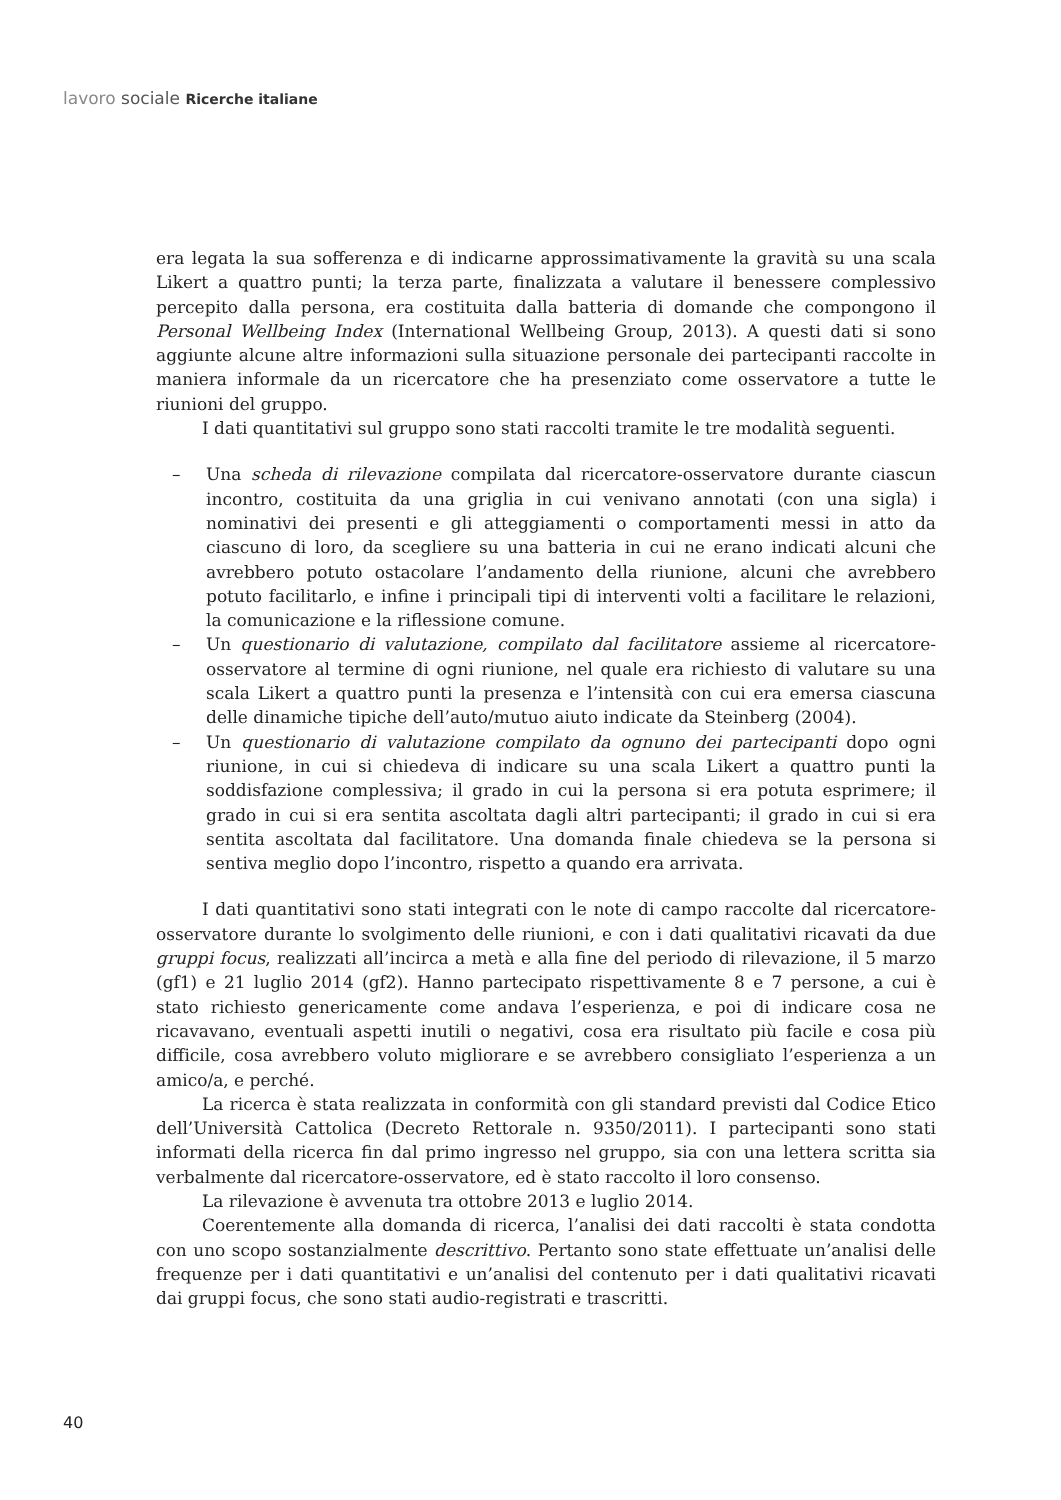lavoro sociale Ricerche italiane
era legata la sua sofferenza e di indicarne approssimativamente la gravità su una scala Likert a quattro punti; la terza parte, finalizzata a valutare il benessere complessivo percepito dalla persona, era costituita dalla batteria di domande che compongono il Personal Wellbeing Index (International Wellbeing Group, 2013). A questi dati si sono aggiunte alcune altre informazioni sulla situazione personale dei partecipanti raccolte in maniera informale da un ricercatore che ha presenziato come osservatore a tutte le riunioni del gruppo.
I dati quantitativi sul gruppo sono stati raccolti tramite le tre modalità seguenti.
– Una scheda di rilevazione compilata dal ricercatore-osservatore durante ciascun incontro, costituita da una griglia in cui venivano annotati (con una sigla) i nominativi dei presenti e gli atteggiamenti o comportamenti messi in atto da ciascuno di loro, da scegliere su una batteria in cui ne erano indicati alcuni che avrebbero potuto ostacolare l’andamento della riunione, alcuni che avrebbero potuto facilitarlo, e infine i principali tipi di interventi volti a facilitare le relazioni, la comunicazione e la riflessione comune.
– Un questionario di valutazione, compilato dal facilitatore assieme al ricercatore-osservatore al termine di ogni riunione, nel quale era richiesto di valutare su una scala Likert a quattro punti la presenza e l’intensità con cui era emersa ciascuna delle dinamiche tipiche dell’auto/mutuo aiuto indicate da Steinberg (2004).
– Un questionario di valutazione compilato da ognuno dei partecipanti dopo ogni riunione, in cui si chiedeva di indicare su una scala Likert a quattro punti la soddisfazione complessiva; il grado in cui la persona si era potuta esprimere; il grado in cui si era sentita ascoltata dagli altri partecipanti; il grado in cui si era sentita ascoltata dal facilitatore. Una domanda finale chiedeva se la persona si sentiva meglio dopo l’incontro, rispetto a quando era arrivata.
I dati quantitativi sono stati integrati con le note di campo raccolte dal ricercatore-osservatore durante lo svolgimento delle riunioni, e con i dati qualitativi ricavati da due gruppi focus, realizzati all’incirca a metà e alla fine del periodo di rilevazione, il 5 marzo (gf1) e 21 luglio 2014 (gf2). Hanno partecipato rispettivamente 8 e 7 persone, a cui è stato richiesto genericamente come andava l’esperienza, e poi di indicare cosa ne ricavavano, eventuali aspetti inutili o negativi, cosa era risultato più facile e cosa più difficile, cosa avrebbero voluto migliorare e se avrebbero consigliato l’esperienza a un amico/a, e perché.
La ricerca è stata realizzata in conformità con gli standard previsti dal Codice Etico dell’Università Cattolica (Decreto Rettorale n. 9350/2011). I partecipanti sono stati informati della ricerca fin dal primo ingresso nel gruppo, sia con una lettera scritta sia verbalmente dal ricercatore-osservatore, ed è stato raccolto il loro consenso.
La rilevazione è avvenuta tra ottobre 2013 e luglio 2014.
Coerentemente alla domanda di ricerca, l’analisi dei dati raccolti è stata condotta con uno scopo sostanzialmente descrittivo. Pertanto sono state effettuate un’analisi delle frequenze per i dati quantitativi e un’analisi del contenuto per i dati qualitativi ricavati dai gruppi focus, che sono stati audio-registrati e trascritti.
40